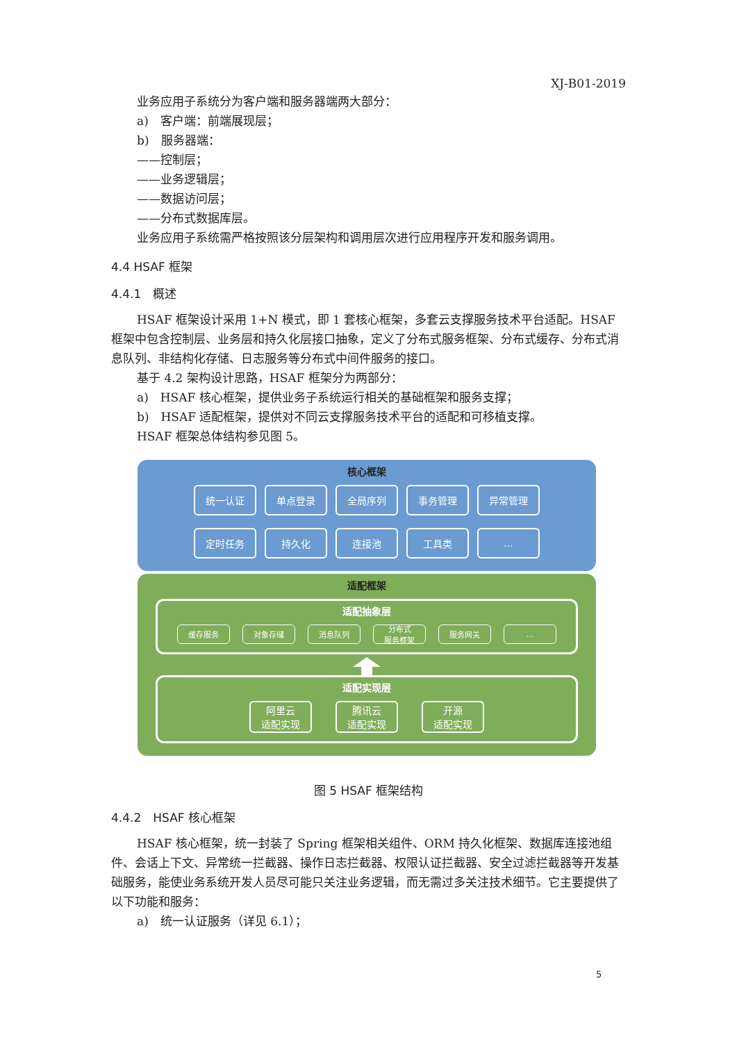XJ-B01-2019
业务应用子系统分为客户端和服务器端两大部分：
a)　客户端：前端展现层；
b)　服务器端：
——控制层；
——业务逻辑层；
——数据访问层；
——分布式数据库层。
业务应用子系统需严格按照该分层架构和调用层次进行应用程序开发和服务调用。
4.4 HSAF 框架
4.4.1　概述
HSAF 框架设计采用 1+N 模式，即 1 套核心框架，多套云支撑服务技术平台适配。HSAF 框架中包含控制层、业务层和持久化层接口抽象，定义了分布式服务框架、分布式缓存、分布式消息队列、非结构化存储、日志服务等分布式中间件服务的接口。
基于 4.2 架构设计思路，HSAF 框架分为两部分：
a)　HSAF 核心框架，提供业务子系统运行相关的基础框架和服务支撑；
b)　HSAF 适配框架，提供对不同云支撑服务技术平台的适配和可移植支撑。
HSAF 框架总体结构参见图 5。
核心框架
统一认证 单点登录 全局序列 事务管理 异常管理
定时任务 持久化 连接池 工具类 ...
适配框架
适配抽象层
缓存服务 对象存储 消息队列 分布式
服务框架
服务网关 ...
适配实现层
阿里云
适配实现
腾讯云
适配实现
开源
适配实现
图 5 HSAF 框架结构
4.4.2　HSAF 核心框架
HSAF 核心框架，统一封装了 Spring 框架相关组件、ORM 持久化框架、数据库连接池组件、会话上下文、异常统一拦截器、操作日志拦截器、权限认证拦截器、安全过滤拦截器等开发基础服务，能使业务系统开发人员尽可能只关注业务逻辑，而无需过多关注技术细节。它主要提供了以下功能和服务：
a)　统一认证服务（详见 6.1）；
5